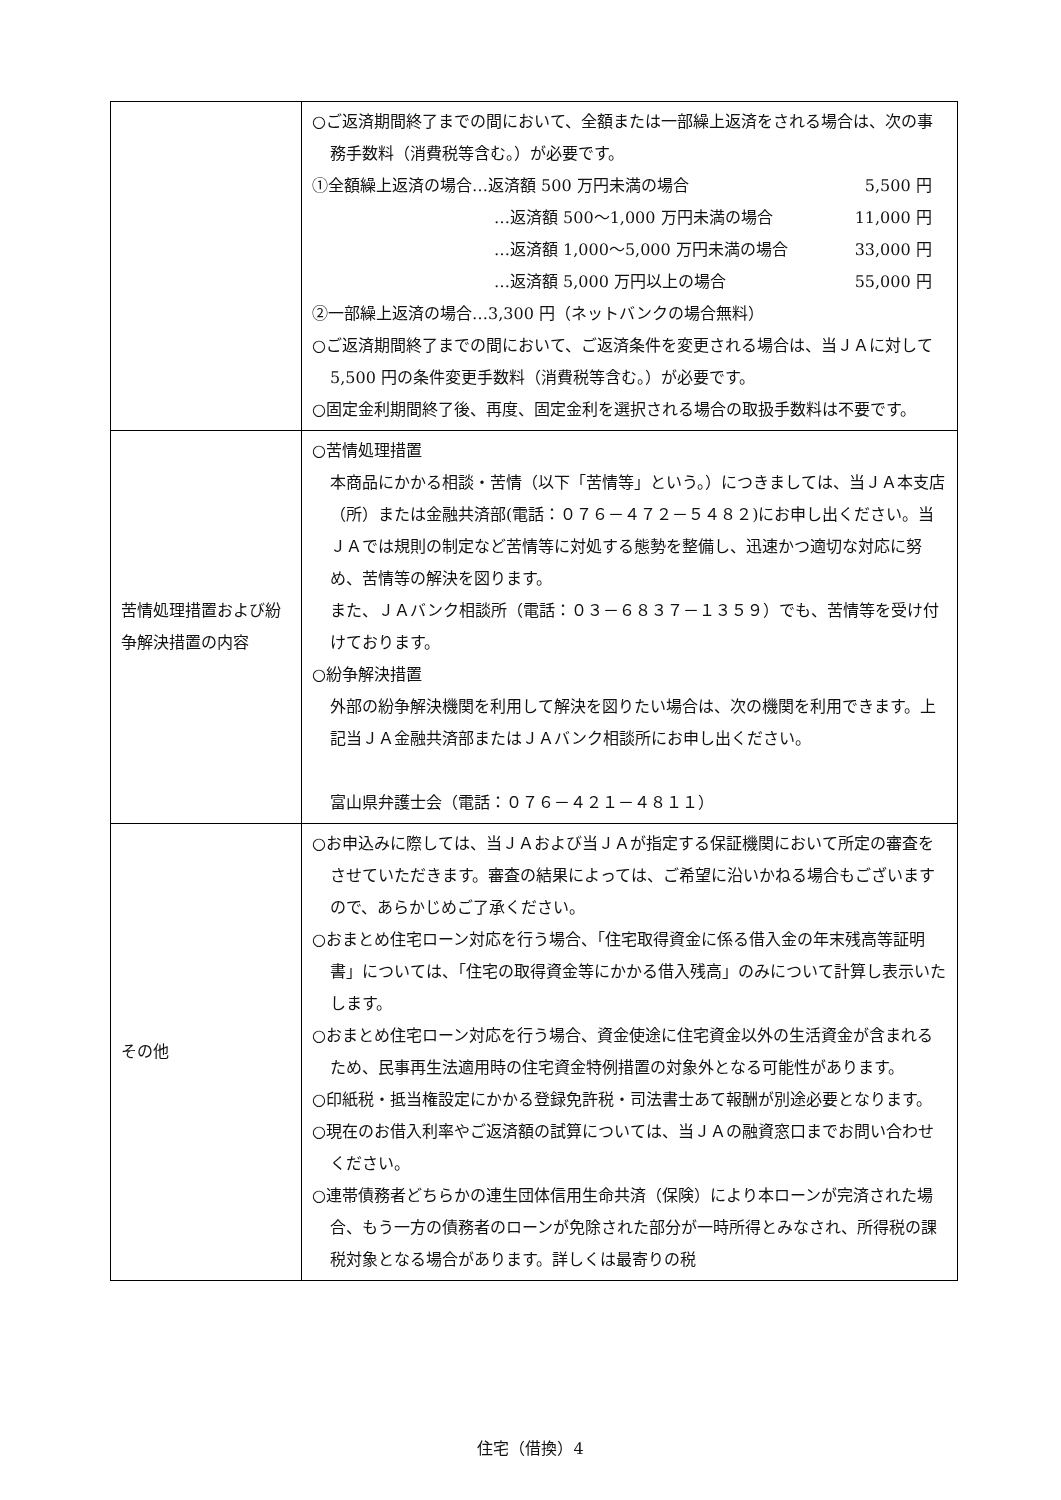| | ○ご返済期間終了までの間において、全額または一部繰上返済をされる場合は、次の事務手数料（消費税等含む。）が必要です。 ①全額繰上返済の場合…返済額 500 万円未満の場合 5,500 円 …返済額 500～1,000 万円未満の場合 11,000 円 …返済額 1,000～5,000 万円未満の場合 33,000 円 …返済額 5,000 万円以上の場合 55,000 円 ②一部繰上返済の場合…3,300 円（ネットバンクの場合無料） ○ご返済期間終了までの間において、ご返済条件を変更される場合は、当ＪＡに対して 5,500 円の条件変更手数料（消費税等含む。）が必要です。 ○固定金利期間終了後、再度、固定金利を選択される場合の取扱手数料は不要です。 |
| 苦情処理措置および紛争解決措置の内容 | ○苦情処理措置 本商品にかかる相談・苦情（以下「苦情等」という。）につきましては、当ＪＡ本支店（所）または金融共済部(電話：０７６－４７２－５４８２)にお申し出ください。当ＪＡでは規則の制定など苦情等に対処する態勢を整備し、迅速かつ適切な対応に努め、苦情等の解決を図ります。 また、ＪＡバンク相談所（電話：０３－６８３７－１３５９）でも、苦情等を受け付けております。 ○紛争解決措置 外部の紛争解決機関を利用して解決を図りたい場合は、次の機関を利用できます。上記当ＪＡ金融共済部またはＪＡバンク相談所にお申し出ください。 富山県弁護士会（電話：０７６－４２１－４８１１） |
| その他 | ○お申込みに際しては、当ＪＡおよび当ＪＡが指定する保証機関において所定の審査をさせていただきます。審査の結果によっては、ご希望に沿いかねる場合もございますので、あらかじめご了承ください。 ○おまとめ住宅ローン対応を行う場合、「住宅取得資金に係る借入金の年末残高等証明書」については、「住宅の取得資金等にかかる借入残高」のみについて計算し表示いたします。 ○おまとめ住宅ローン対応を行う場合、資金使途に住宅資金以外の生活資金が含まれるため、民事再生法適用時の住宅資金特例措置の対象外となる可能性があります。 ○印紙税・抵当権設定にかかる登録免許税・司法書士あて報酬が別途必要となります。 ○現在のお借入利率やご返済額の試算については、当ＪＡの融資窓口までお問い合わせください。 ○連帯債務者どちらかの連生団体信用生命共済（保険）により本ローンが完済された場合、もう一方の債務者のローンが免除された部分が一時所得とみなされ、所得税の課税対象となる場合があります。詳しくは最寄りの税 |
住宅（借換）4